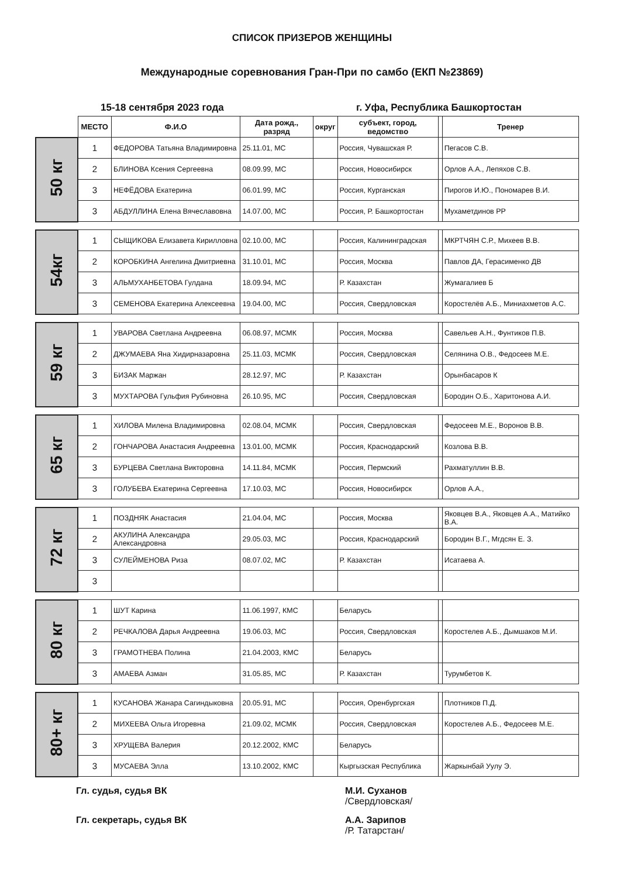СПИСОК ПРИЗЕРОВ ЖЕНЩИНЫ
Международные соревнования Гран-При по самбо (ЕКП №23869)
15-18 сентября 2023 года г. Уфа, Республика Башкортостан
| | МЕСТО | Ф.И.О | Дата рожд., разряд | округ | субъект, город, ведомство | | Тренер |
| --- | --- | --- | --- | --- | --- | --- | --- |
| 50 кг | 1 | ФЕДОРОВА Татьяна Владимировна | 25.11.01, МС | | Россия, Чувашская Р. | | Пегасов С.В. |
| | 2 | БЛИНОВА Ксения Сергеевна | 08.09.99, МС | | Россия, Новосибирск | | Орлов А.А., Лепяхов С.В. |
| | 3 | НЕФЁДОВА Екатерина | 06.01.99, МС | | Россия, Курганская | | Пирогов И.Ю., Пономарев В.И. |
| | 3 | АБДУЛЛИНА Елена Вячеславовна | 14.07.00, МС | | Россия, Р. Башкортостан | | Мухаметдинов РР |
| 54кг | 1 | СЫЩИКОВА Елизавета Кирилловна | 02.10.00, МС | | Россия, Калининградская | | МКРТЧЯН С.Р., Михеев В.В. |
| | 2 | КОРОБКИНА Ангелина Дмитриевна | 31.10.01, МС | | Россия, Москва | | Павлов ДА, Герасименко ДВ |
| | 3 | АЛЬМУХАНБЕТОВА Гулдана | 18.09.94, МС | | Р. Казахстан | | Жумагалиев Б |
| | 3 | СЕМЕНОВА Екатерина Алексеевна | 19.04.00, МС | | Россия, Свердловская | | Коростелёв А.Б., Миниахметов А.С. |
| 59 кг | 1 | УВАРОВА Светлана Андреевна | 06.08.97, МСМК | | Россия, Москва | | Савельев А.Н., Фунтиков П.В. |
| | 2 | ДЖУМАЕВА Яна Хидирназаровна | 25.11.03, МСМК | | Россия, Свердловская | | Селянина О.В., Федосеев М.Е. |
| | 3 | БИЗАК Маржан | 28.12.97, МС | | Р. Казахстан | | Орынбасаров К |
| | 3 | МУХТАРОВА Гульфия Рубиновна | 26.10.95, МС | | Россия, Свердловская | | Бородин О.Б., Харитонова А.И. |
| 65 кг | 1 | ХИЛОВА Милена Владимировна | 02.08.04, МСМК | | Россия, Свердловская | | Федосеев М.Е., Воронов В.В. |
| | 2 | ГОНЧАРОВА Анастасия Андреевна | 13.01.00, МСМК | | Россия, Краснодарский | | Козлова В.В. |
| | 3 | БУРЦЕВА Светлана Викторовна | 14.11.84, МСМК | | Россия, Пермский | | Рахматуллин В.В. |
| | 3 | ГОЛУБЕВА Екатерина Сергеевна | 17.10.03, МС | | Россия, Новосибирск | | Орлов А.А., |
| 72 кг | 1 | ПОЗДНЯК Анастасия | 21.04.04, МС | | Россия, Москва | | Яковцев В.А., Яковцев А.А., Матийко В.А. |
| | 2 | АКУЛИНА Александра Александровна | 29.05.03, МС | | Россия, Краснодарский | | Бородин В.Г., Мгдсян Е. З. |
| | 3 | СУЛЕЙМЕНОВА Риза | 08.07.02, МС | | Р. Казахстан | | Исатаева А. |
| | 3 | | | | | | |
| 80 кг | 1 | ШУТ Карина | 11.06.1997, КМС | | Беларусь | | |
| | 2 | РЕЧКАЛОВА Дарья Андреевна | 19.06.03, МС | | Россия, Свердловская | | Коростелев А.Б., Дымшаков М.И. |
| | 3 | ГРАМОТНЕВА Полина | 21.04.2003, КМС | | Беларусь | | |
| | 3 | АМАЕВА Азман | 31.05.85, МС | | Р. Казахстан | | Турумбетов К. |
| 80+ кг | 1 | КУСАНОВА Жанара Сагиндыковна | 20.05.91, МС | | Россия, Оренбургская | | Плотников П.Д. |
| | 2 | МИХЕЕВА Ольга Игоревна | 21.09.02, МСМК | | Россия, Свердловская | | Коростелев А.Б., Федосеев М.Е. |
| | 3 | ХРУЩЕВА Валерия | 20.12.2002, КМС | | Беларусь | | |
| | 3 | МУСАЕВА Элла | 13.10.2002, КМС | | Кыргызская Республика | | Жаркынбай Уулу Э. |
Гл. судья, судья ВК М.И. Суханов
/Свердловская/
Гл. секретарь, судья ВК А.А. Зарипов
/Р. Татарстан/